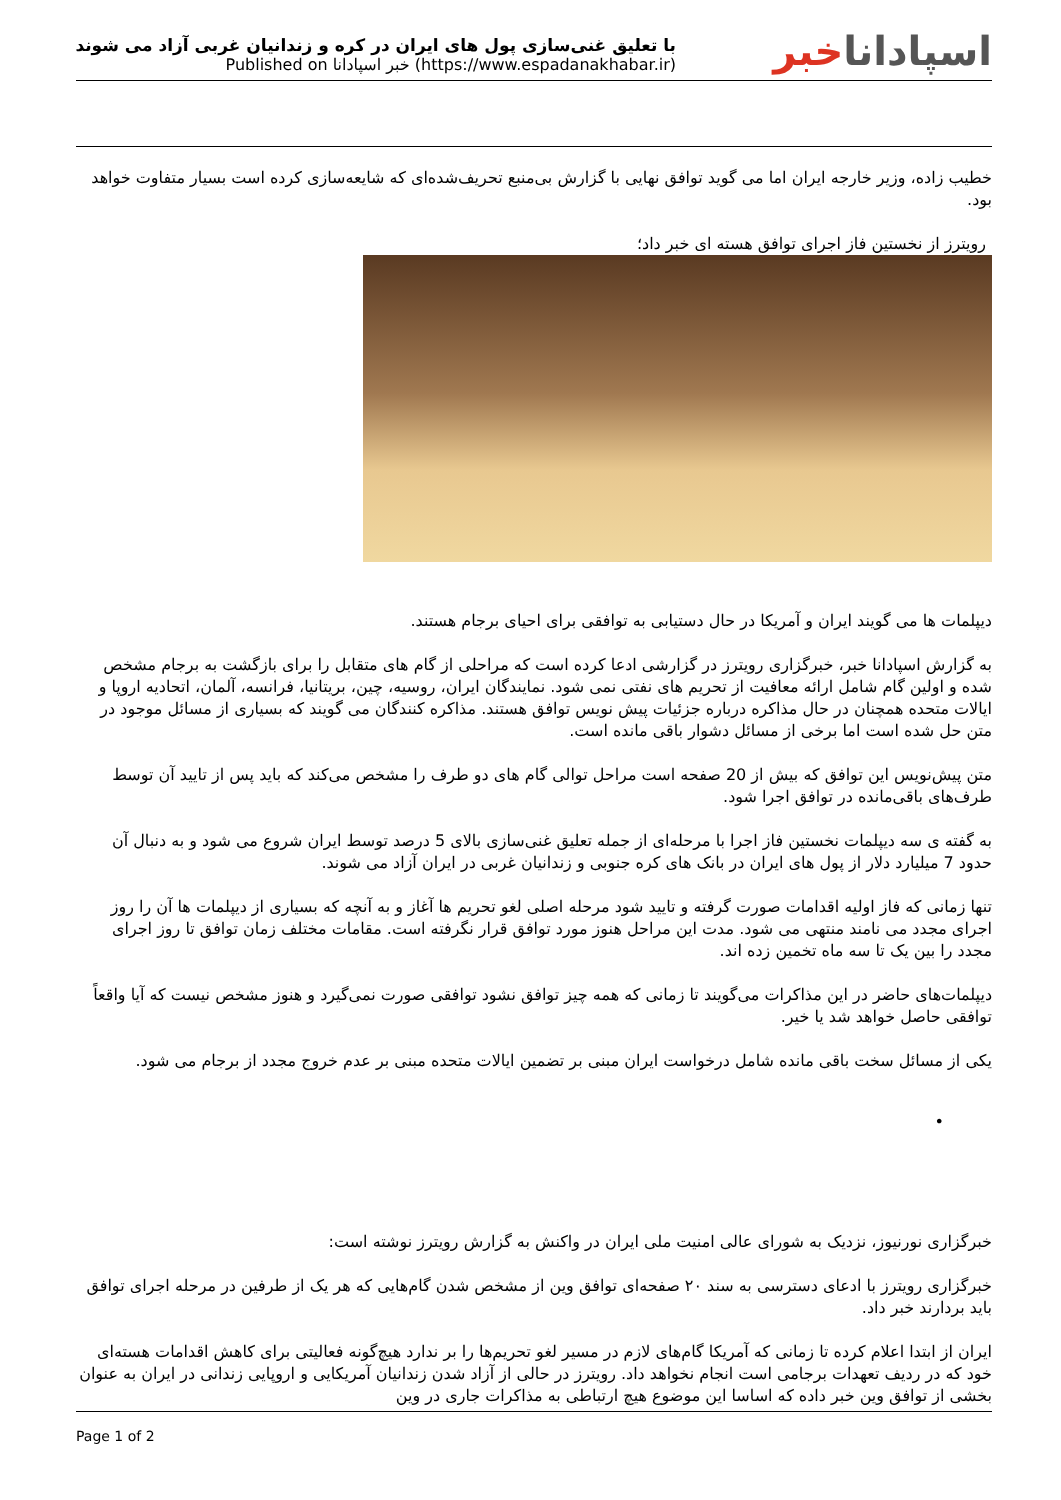با تعلیق غنی‌سازی پول های ایران در کره و زندانیان غربی آزاد می شوند
Published on خبر اسپادانا (https://www.espadanakhabar.ir)
اسپاداناخبر
خطیب زاده، وزیر خارجه ایران اما می گوید توافق نهایی با گزارش بی‌منبع تحریف‌شده‌ای که شایعه‌سازی کرده است بسیار متفاوت خواهد بود.
رویترز از نخستین فاز اجرای توافق هسته ای خبر داد؛
دیپلمات ها می گویند ایران و آمریکا در حال دستیابی به توافقی برای احیای برجام هستند.
به گزارش اسپادانا خبر، خبرگزاری رویترز در گزارشی ادعا کرده است که مراحلی از گام های متقابل را برای بازگشت به برجام مشخص شده و اولین گام شامل ارائه معافیت از تحریم های نفتی نمی شود. نمایندگان ایران، روسیه، چین، بریتانیا، فرانسه، آلمان، اتحادیه اروپا و ایالات متحده همچنان در حال مذاکره درباره جزئیات پیش نویس توافق هستند. مذاکره کنندگان می گویند که بسیاری از مسائل موجود در متن حل شده است اما برخی از مسائل دشوار باقی مانده است.
متن پیش‌نویس این توافق که بیش از 20 صفحه است مراحل توالی گام های دو طرف را مشخص می‌کند که باید پس از تایید آن توسط طرف‌های باقی‌مانده در توافق اجرا شود.
به گفته ی سه دیپلمات نخستین فاز اجرا با مرحله‌ای از جمله تعلیق غنی‌سازی بالای 5 درصد توسط ایران شروع می شود و به دنبال آن حدود 7 میلیارد دلار از پول های ایران در بانک های کره جنوبی و زندانیان غربی در ایران آزاد می شوند.
تنها زمانی که فاز اولیه اقدامات صورت گرفته و تایید شود مرحله اصلی لغو تحریم ها آغاز و به آنچه که بسیاری از دیپلمات ها آن را روز اجرای مجدد می نامند منتهی می شود. مدت این مراحل هنوز مورد توافق قرار نگرفته است. مقامات مختلف زمان توافق تا روز اجرای مجدد را بین یک تا سه ماه تخمین زده اند.
دیپلمات‌های حاضر در این مذاکرات می‌گویند تا زمانی که همه چیز توافق نشود توافقی صورت نمی‌گیرد و هنوز مشخص نیست که آیا واقعاً توافقی حاصل خواهد شد یا خیر.
یکی از مسائل سخت باقی مانده شامل درخواست ایران مبنی بر تضمین ایالات متحده مبنی بر عدم خروج مجدد از برجام می شود.
•
خبرگزاری نورنیوز، نزدیک به شورای عالی امنیت ملی ایران در واکنش به گزارش رویترز نوشته است:
خبرگزاری رویترز با ادعای دسترسی به سند ۲۰ صفحه‌ای توافق وین از مشخص شدن گام‌هایی که هر یک از طرفین در مرحله اجرای توافق باید بردارند خبر داد.
ایران از ابتدا اعلام کرده تا زمانی که آمریکا گام‌های لازم در مسیر لغو تحریم‌ها را بر ندارد هیچ‌گونه فعالیتی برای کاهش اقدامات هسته‌ای خود که در ردیف تعهدات برجامی است انجام نخواهد داد. رویترز در حالی از آزاد شدن زندانیان آمریکایی و اروپایی زندانی در ایران به عنوان بخشی از توافق وین خبر داده که اساسا این موضوع هیچ ارتباطی به مذاکرات جاری در وین
Page 1 of 2